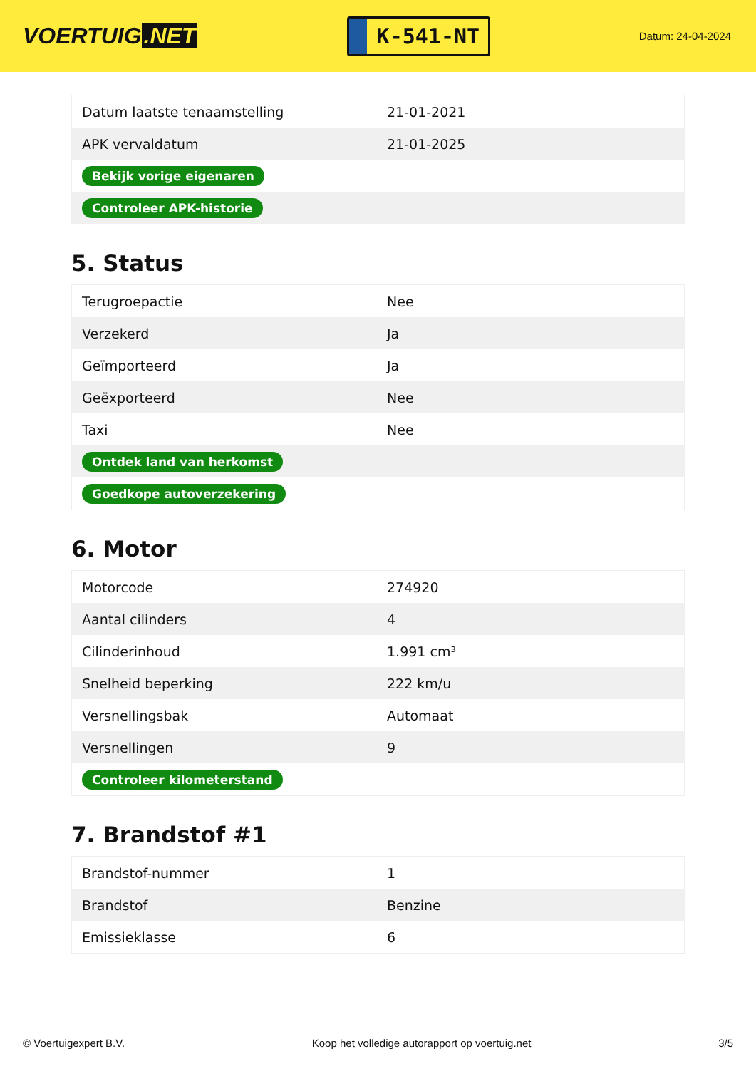VOERTUIG.NET
K-541-NT
Datum: 24-04-2024
| Datum laatste tenaamstelling | 21-01-2021 |
| APK vervaldatum | 21-01-2025 |
| Bekijk vorige eigenaren | |
| Controleer APK-historie | |
5. Status
| Terugroepactie | Nee |
| Verzekerd | Ja |
| Geïmporteerd | Ja |
| Geëxporteerd | Nee |
| Taxi | Nee |
| Ontdek land van herkomst | |
| Goedkope autoverzekering | |
6. Motor
| Motorcode | 274920 |
| Aantal cilinders | 4 |
| Cilinderinhoud | 1.991 cm³ |
| Snelheid beperking | 222 km/u |
| Versnellingsbak | Automaat |
| Versnellingen | 9 |
| Controleer kilometerstand | |
7. Brandstof #1
| Brandstof-nummer | 1 |
| Brandstof | Benzine |
| Emissieklasse | 6 |
© Voertuigexpert B.V. Koop het volledige autorapport op voertuig.net 3/5